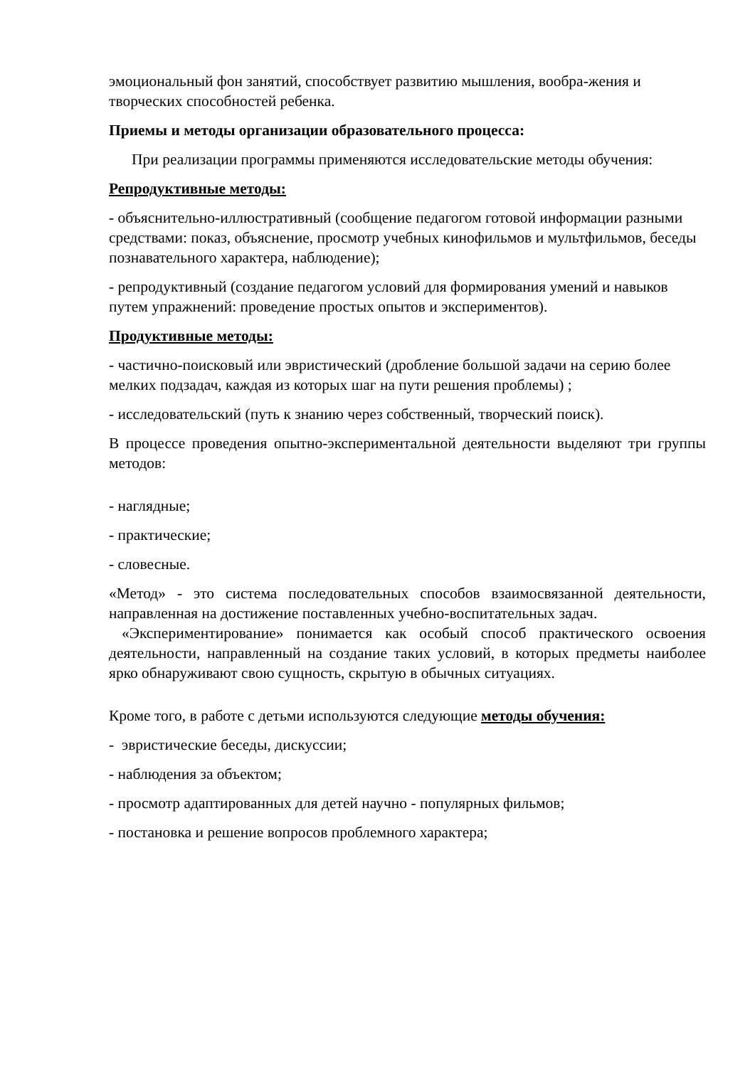эмоциональный фон занятий, способствует развитию мышления, вообра-жения и творческих способностей ребенка.
Приемы и методы организации образовательного процесса:
При реализации программы применяются исследовательские методы обучения:
Репродуктивные методы:
- объяснительно-иллюстративный (сообщение педагогом готовой информации разными средствами: показ, объяснение, просмотр учебных кинофильмов и мультфильмов, беседы познавательного характера, наблюдение);
- репродуктивный (создание педагогом условий для формирования умений и навыков путем упражнений: проведение простых опытов и экспериментов).
Продуктивные методы:
- частично-поисковый или эвристический (дробление большой задачи на серию более мелких подзадач, каждая из которых шаг на пути решения проблемы) ;
- исследовательский (путь к знанию через собственный, творческий поиск).
В процессе проведения опытно-экспериментальной деятельности выделяют три группы методов:
- наглядные;
- практические;
- словесные.
«Метод» - это система последовательных способов взаимосвязанной деятельности, направленная на достижение поставленных учебно-воспитательных задач.
«Экспериментирование» понимается как особый способ практического освоения деятельности, направленный на создание таких условий, в которых предметы наиболее ярко обнаруживают свою сущность, скрытую в обычных ситуациях.
Кроме того, в работе с детьми используются следующие методы обучения:
- эвристические беседы, дискуссии;
- наблюдения за объектом;
- просмотр адаптированных для детей научно - популярных фильмов;
- постановка и решение вопросов проблемного характера;